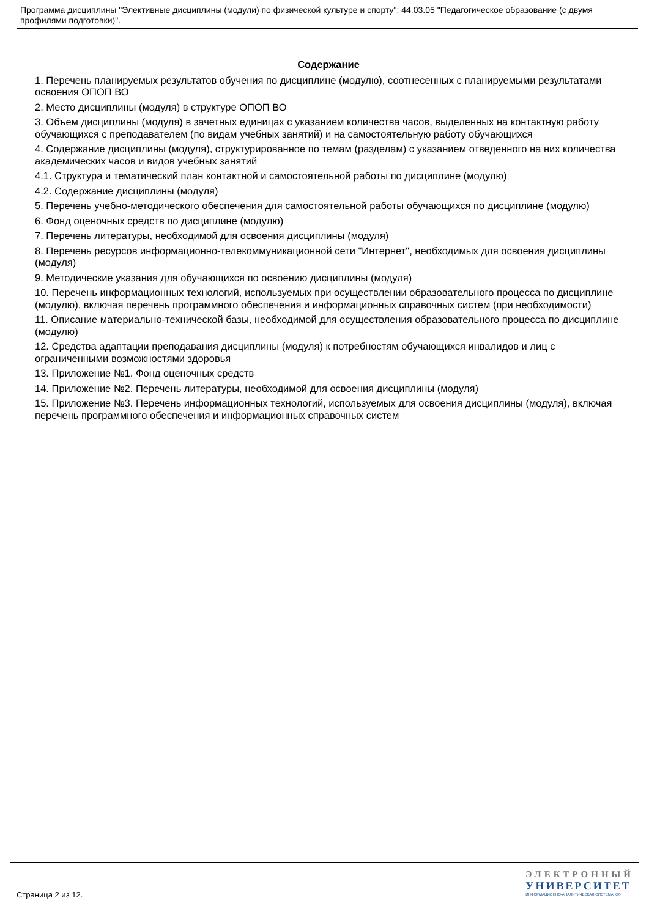Программа дисциплины "Элективные дисциплины (модули) по физической культуре и спорту"; 44.03.05 "Педагогическое образование (с двумя профилями подготовки)".
Содержание
1. Перечень планируемых результатов обучения по дисциплине (модулю), соотнесенных с планируемыми результатами освоения ОПОП ВО
2. Место дисциплины (модуля) в структуре ОПОП ВО
3. Объем дисциплины (модуля) в зачетных единицах с указанием количества часов, выделенных на контактную работу обучающихся с преподавателем (по видам учебных занятий) и на самостоятельную работу обучающихся
4. Содержание дисциплины (модуля), структурированное по темам (разделам) с указанием отведенного на них количества академических часов и видов учебных занятий
4.1. Структура и тематический план контактной и самостоятельной работы по дисциплине (модулю)
4.2. Содержание дисциплины (модуля)
5. Перечень учебно-методического обеспечения для самостоятельной работы обучающихся по дисциплине (модулю)
6. Фонд оценочных средств по дисциплине (модулю)
7. Перечень литературы, необходимой для освоения дисциплины (модуля)
8. Перечень ресурсов информационно-телекоммуникационной сети "Интернет", необходимых для освоения дисциплины (модуля)
9. Методические указания для обучающихся по освоению дисциплины (модуля)
10. Перечень информационных технологий, используемых при осуществлении образовательного процесса по дисциплине (модулю), включая перечень программного обеспечения и информационных справочных систем (при необходимости)
11. Описание материально-технической базы, необходимой для осуществления образовательного процесса по дисциплине (модулю)
12. Средства адаптации преподавания дисциплины (модуля) к потребностям обучающихся инвалидов и лиц с ограниченными возможностями здоровья
13. Приложение №1. Фонд оценочных средств
14. Приложение №2. Перечень литературы, необходимой для освоения дисциплины (модуля)
15. Приложение №3. Перечень информационных технологий, используемых для освоения дисциплины (модуля), включая перечень программного обеспечения и информационных справочных систем
Страница 2 из 12.
ЭЛЕКТРОННЫЙ
УНИВЕРСИТЕТ
ИНФОРМАЦИОННО-АНАЛИТИЧЕСКАЯ СИСТЕМА КФУ